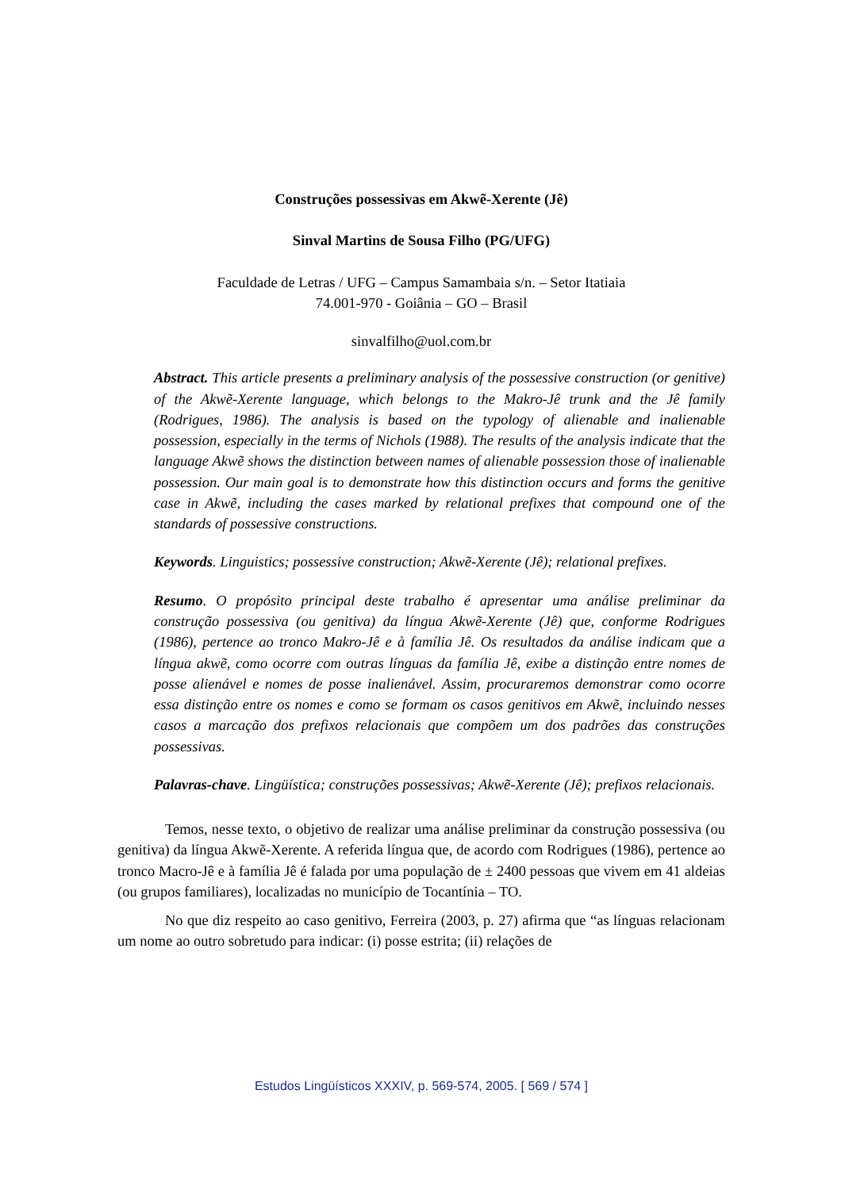Construções possessivas em Akwẽ-Xerente (Jê)
Sinval Martins de Sousa Filho (PG/UFG)
Faculdade de Letras / UFG – Campus Samambaia s/n. – Setor Itatiaia
74.001-970 - Goiânia – GO – Brasil
sinvalfilho@uol.com.br
Abstract. This article presents a preliminary analysis of the possessive construction (or genitive) of the Akwẽ-Xerente language, which belongs to the Makro-Jê trunk and the Jê family (Rodrigues, 1986). The analysis is based on the typology of alienable and inalienable possession, especially in the terms of Nichols (1988). The results of the analysis indicate that the language Akwẽ shows the distinction between names of alienable possession those of inalienable possession. Our main goal is to demonstrate how this distinction occurs and forms the genitive case in Akwẽ, including the cases marked by relational prefixes that compound one of the standards of possessive constructions.
Keywords. Linguistics; possessive construction; Akwẽ-Xerente (Jê); relational prefixes.
Resumo. O propósito principal deste trabalho é apresentar uma análise preliminar da construção possessiva (ou genitiva) da língua Akwẽ-Xerente (Jê) que, conforme Rodrigues (1986), pertence ao tronco Makro-Jê e à família Jê. Os resultados da análise indicam que a língua akwẽ, como ocorre com outras línguas da família Jê, exibe a distinção entre nomes de posse alienável e nomes de posse inalienável. Assim, procuraremos demonstrar como ocorre essa distinção entre os nomes e como se formam os casos genitivos em Akwẽ, incluindo nesses casos a marcação dos prefixos relacionais que compõem um dos padrões das construções possessivas.
Palavras-chave. Lingüística; construções possessivas; Akwẽ-Xerente (Jê); prefixos relacionais.
Temos, nesse texto, o objetivo de realizar uma análise preliminar da construção possessiva (ou genitiva) da língua Akwẽ-Xerente. A referida língua que, de acordo com Rodrigues (1986), pertence ao tronco Macro-Jê e à família Jê é falada por uma população de ± 2400 pessoas que vivem em 41 aldeias (ou grupos familiares), localizadas no município de Tocantínia – TO.
No que diz respeito ao caso genitivo, Ferreira (2003, p. 27) afirma que “as línguas relacionam um nome ao outro sobretudo para indicar: (i) posse estrita; (ii) relações de
Estudos Lingüísticos XXXIV, p. 569-574, 2005. [ 569 / 574 ]